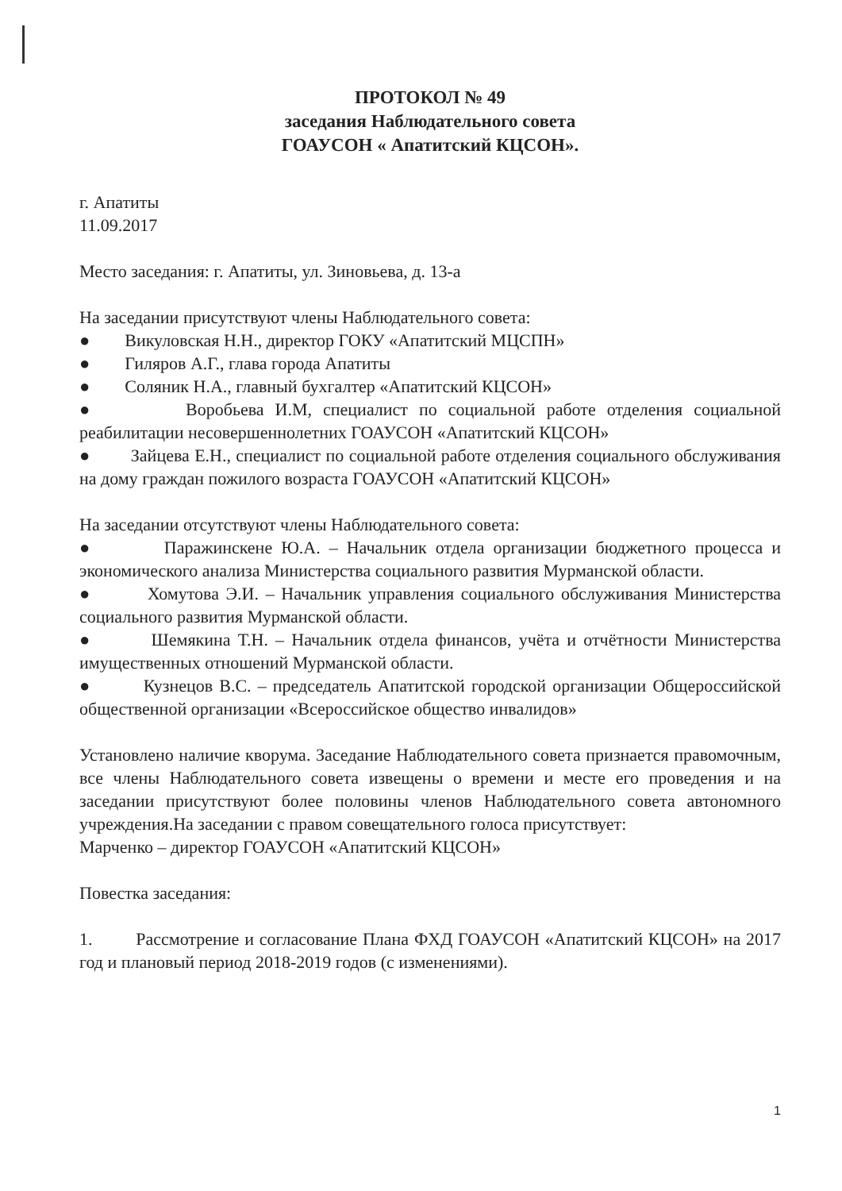ПРОТОКОЛ № 49
заседания Наблюдательного совета
ГОАУСОН « Апатитский КЦСОН».
г. Апатиты
11.09.2017
Место заседания: г. Апатиты, ул. Зиновьева, д. 13-а
На заседании присутствуют члены Наблюдательного совета:
● Викуловская Н.Н., директор ГОКУ «Апатитский МЦСПН»
● Гиляров А.Г., глава города Апатиты
● Соляник Н.А., главный бухгалтер «Апатитский КЦСОН»
● Воробьева И.М, специалист по социальной работе отделения социальной реабилитации несовершеннолетних ГОАУСОН «Апатитский КЦСОН»
● Зайцева Е.Н., специалист по социальной работе отделения социального обслуживания на дому граждан пожилого возраста ГОАУСОН «Апатитский КЦСОН»
На заседании отсутствуют члены Наблюдательного совета:
● Паражинскене Ю.А. – Начальник отдела организации бюджетного процесса и экономического анализа Министерства социального развития Мурманской области.
● Хомутова Э.И. – Начальник управления социального обслуживания Министерства социального развития Мурманской области.
● Шемякина Т.Н. – Начальник отдела финансов, учёта и отчётности Министерства имущественных отношений Мурманской области.
● Кузнецов В.С. – председатель Апатитской городской организации Общероссийской общественной организации «Всероссийское общество инвалидов»
Установлено наличие кворума. Заседание Наблюдательного совета признается правомочным, все члены Наблюдательного совета извещены о времени и месте его проведения и на заседании присутствуют более половины членов Наблюдательного совета автономного учреждения.На заседании с правом совещательного голоса присутствует:
Марченко – директор ГОАУСОН «Апатитский КЦСОН»
Повестка заседания:
1. Рассмотрение и согласование Плана ФХД ГОАУСОН «Апатитский КЦСОН» на 2017 год и плановый период 2018-2019 годов (с изменениями).
1